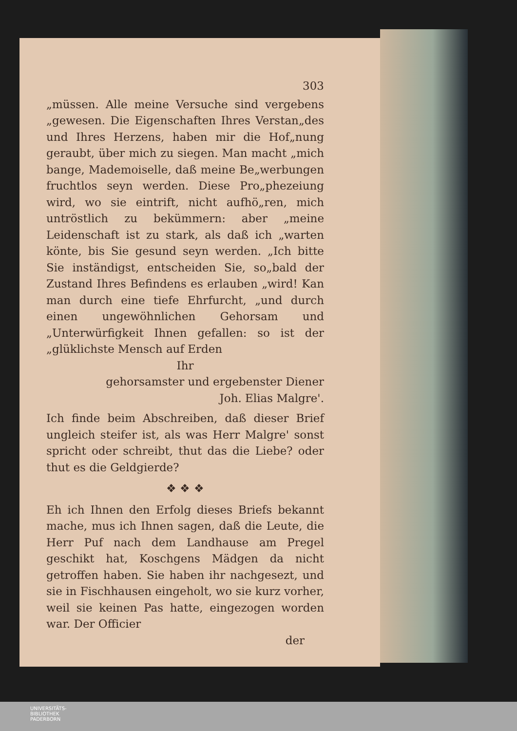303
„müssen. Alle meine Versuche sind vergebens „gewesen. Die Eigenschaften Ihres Verstan„des und Ihres Herzens, haben mir die Hof„nung geraubt, über mich zu siegen. Man macht „mich bange, Mademoiselle, daß meine Be„werbungen fruchtlos seyn werden. Diese Pro„phezeiung wird, wo sie eintrift, nicht aufhö„ren, mich untröstlich zu bekümmern: aber „meine Leidenschaft ist zu stark, als daß ich „warten könte, bis Sie gesund seyn werden. „Ich bitte Sie inständigst, entscheiden Sie, so„bald der Zustand Ihres Befindens es erlauben „wird! Kan man durch eine tiefe Ehrfurcht, „und durch einen ungewöhnlichen Gehorsam und „Unterwürfigkeit Ihnen gefallen: so ist der „glüklichste Mensch auf Erden
Ihr
gehorsamster und ergebenster Diener
Joh. Elias Malgre'.
Ich finde beim Abschreiben, daß dieser Brief ungleich steifer ist, als was Herr Malgre' sonst spricht oder schreibt, thut das die Liebe? oder thut es die Geldgierde?
❖ ❖ ❖
Eh ich Ihnen den Erfolg dieses Briefs bekannt mache, mus ich Ihnen sagen, daß die Leute, die Herr Puf nach dem Landhause am Pregel geschikt hat, Koschgens Mädgen da nicht getroffen haben. Sie haben ihr nachgesezt, und sie in Fischhausen eingeholt, wo sie kurz vorher, weil sie keinen Pas hatte, eingezogen worden war. Der Officier
der
UNIVERSITÄTS-
BIBLIOTHEK
PADERBORN